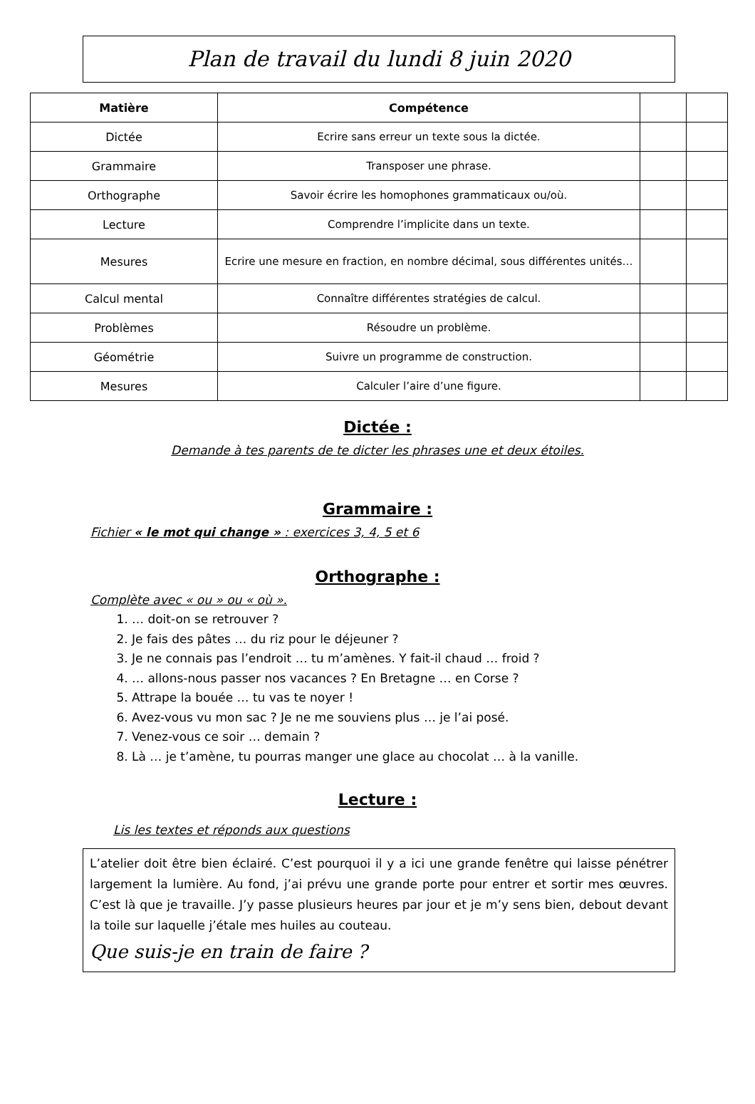Plan de travail du lundi 8 juin 2020
| Matière | Compétence | | |
| --- | --- | --- | --- |
| Dictée | Ecrire sans erreur un texte sous la dictée. | | |
| Grammaire | Transposer une phrase. | | |
| Orthographe | Savoir écrire les homophones grammaticaux ou/où. | | |
| Lecture | Comprendre l’implicite dans un texte. | | |
| Mesures | Ecrire une mesure en fraction, en nombre décimal, sous différentes unités… | | |
| Calcul mental | Connaître différentes stratégies de calcul. | | |
| Problèmes | Résoudre un problème. | | |
| Géométrie | Suivre un programme de construction. | | |
| Mesures | Calculer l’aire d’une figure. | | |
Dictée :
Demande à tes parents de te dicter les phrases une et deux étoiles.
Grammaire :
Fichier « le mot qui change » : exercices 3, 4, 5 et 6
Orthographe :
Complète avec « ou » ou « où ».
1. … doit-on se retrouver ?
2. Je fais des pâtes … du riz pour le déjeuner ?
3. Je ne connais pas l’endroit … tu m’amènes. Y fait-il chaud … froid ?
4. … allons-nous passer nos vacances ? En Bretagne … en Corse ?
5. Attrape la bouée … tu vas te noyer !
6. Avez-vous vu mon sac ? Je ne me souviens plus … je l’ai posé.
7. Venez-vous ce soir … demain ?
8. Là … je t’amène, tu pourras manger une glace au chocolat … à la vanille.
Lecture :
Lis les textes et réponds aux questions
L’atelier doit être bien éclairé. C’est pourquoi il y a ici une grande fenêtre qui laisse pénétrer largement la lumière. Au fond, j’ai prévu une grande porte pour entrer et sortir mes œuvres. C’est là que je travaille. J’y passe plusieurs heures par jour et je m’y sens bien, debout devant la toile sur laquelle j’étale mes huiles au couteau.
Que suis-je en train de faire ?